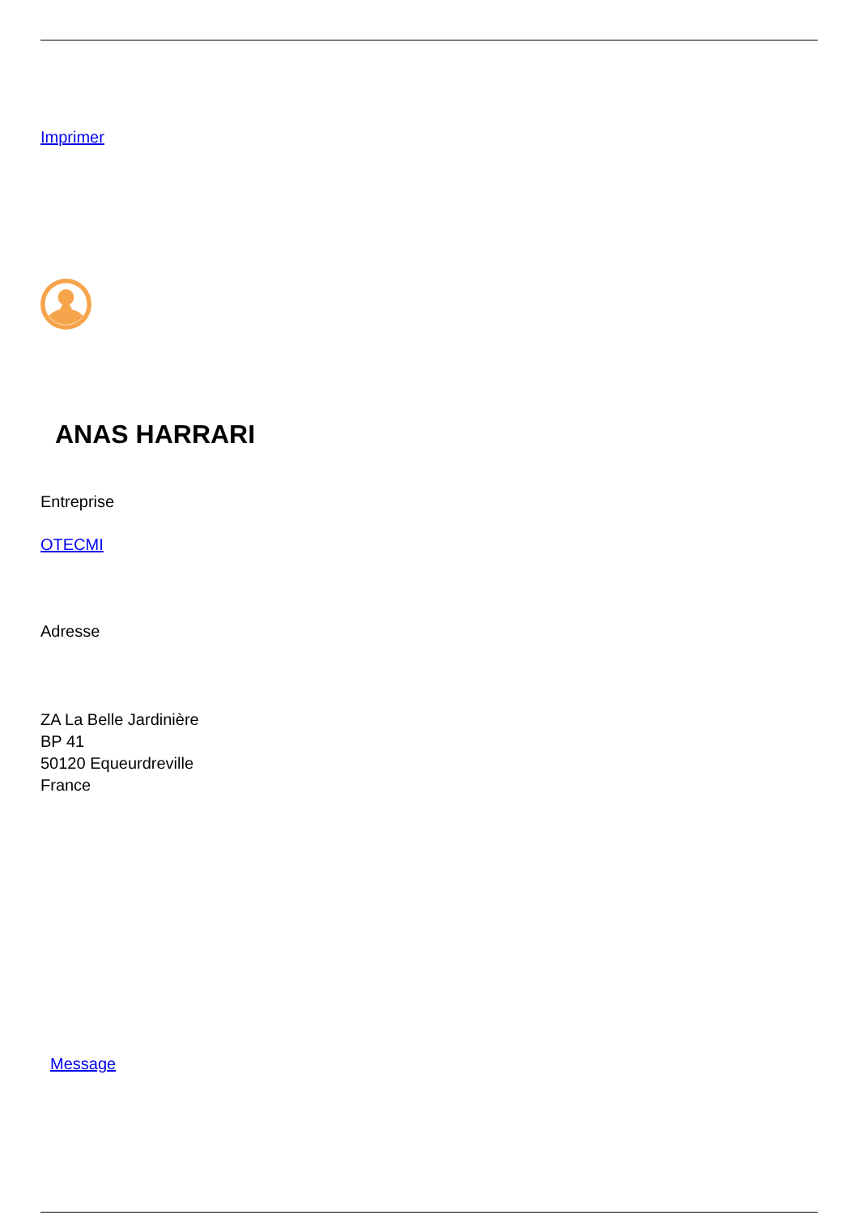Imprimer
ANAS HARRARI
Entreprise
OTECMI
Adresse
ZA La Belle Jardinière
BP 41
50120 Equeurdreville
France
Message